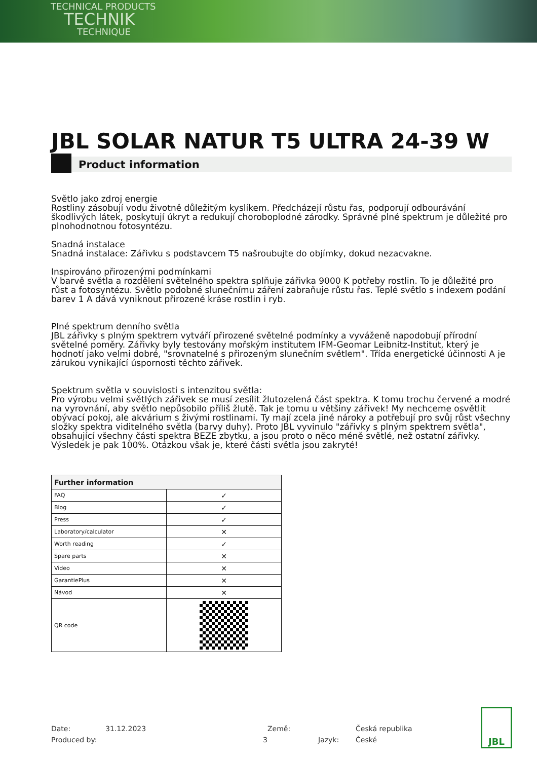TECHNICAL PRODUCTS
TECHNIK
TECHNIQUE
JBL SOLAR NATUR T5 ULTRA 24-39 W
Product information
Světlo jako zdroj energie
Rostliny zásobují vodu životně důležitým kyslíkem. Předcházejí růstu řas, podporují odbourávání škodlivých látek, poskytují úkryt a redukují choroboplodné zárodky. Správné plné spektrum je důležité pro plnohodnotnou fotosyntézu.
Snadná instalace
Snadná instalace: Zářivku s podstavcem T5 našroubujte do objímky, dokud nezacvakne.
Inspirováno přirozenými podmínkami
V barvě světla a rozdělení světelného spektra splňuje zářivka 9000 K potřeby rostlin. To je důležité pro růst a fotosyntézu. Světlo podobné slunečnímu záření zabraňuje růstu řas. Teplé světlo s indexem podání barev 1 A dává vyniknout přirozené kráse rostlin i ryb.
Plné spektrum denního světla
JBL zářivky s plným spektrem vytváří přirozené světelné podmínky a vyváženě napodobují přírodní světelné poměry. Zářivky byly testovány mořským institutem IFM-Geomar Leibnitz-Institut, který je hodnotí jako velmi dobré, "srovnatelné s přirozeným slunečním světlem". Třída energetické účinnosti A je zárukou vynikající úspornosti těchto zářivek.
Spektrum světla v souvislosti s intenzitou světla:
Pro výrobu velmi světlých zářivek se musí zesílit žlutozelená část spektra. K tomu trochu červené a modré na vyrovnání, aby světlo nepůsobilo příliš žlutě. Tak je tomu u většiny zářivek! My nechceme osvětlit obývací pokoj, ale akvárium s živými rostlinami. Ty mají zcela jiné nároky a potřebují pro svůj růst všechny složky spektra viditelného světla (barvy duhy). Proto JBL vyvinulo "zářivky s plným spektrem světla", obsahující všechny části spektra BEZE zbytku, a jsou proto o něco méně světlé, než ostatní zářivky. Výsledek je pak 100%. Otázkou však je, které části světla jsou zakryté!
| Further information | |
| --- | --- |
| FAQ | ✓ |
| Blog | ✓ |
| Press | ✓ |
| Laboratory/calculator | ✕ |
| Worth reading | ✓ |
| Spare parts | ✕ |
| Video | ✕ |
| GarantiePlus | ✕ |
| Návod | ✕ |
| QR code | |
Date:
31.12.2023
Země:
Česká republika
Produced by:
3
Jazyk:
České
JBL